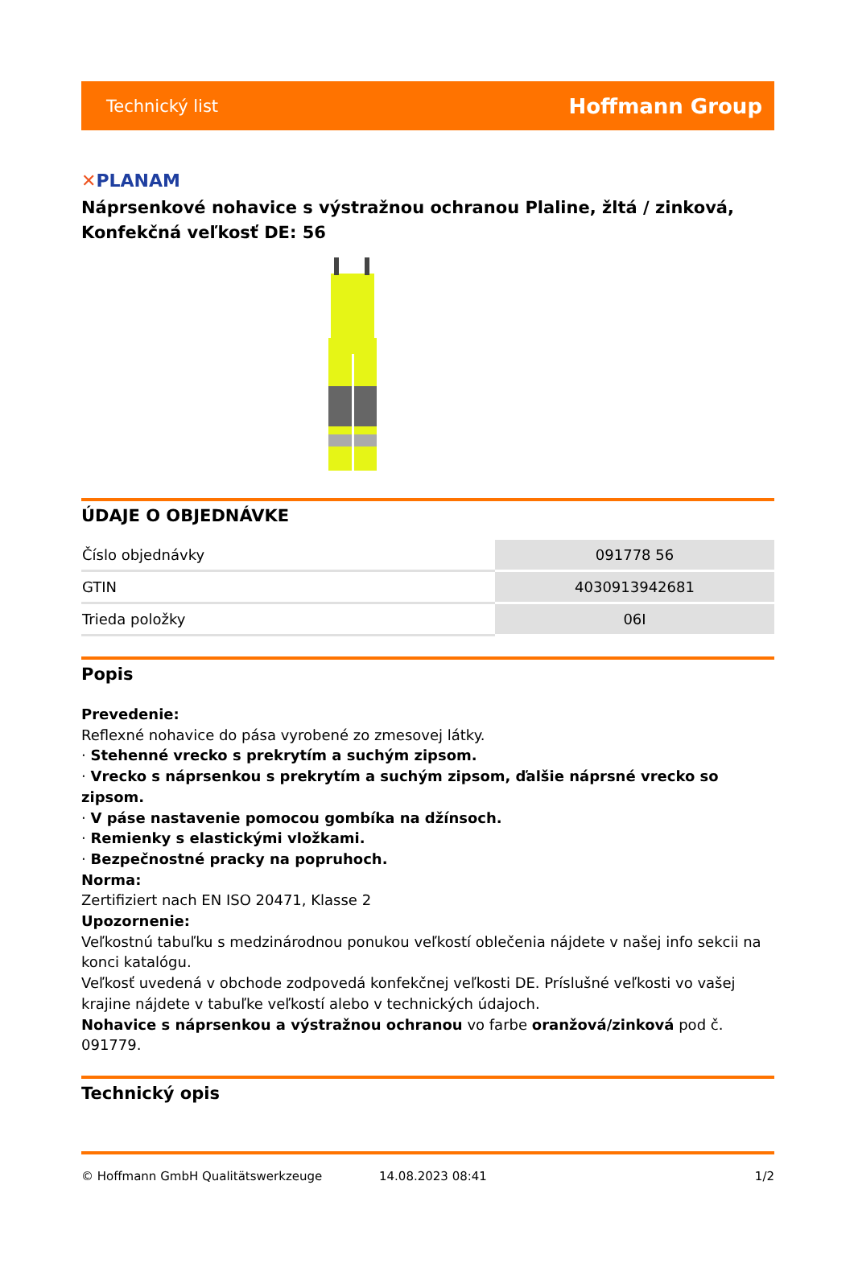Technický list
Hoffmann Group
✕PLANAM
Náprsenkové nohavice s výstražnou ochranou Plaline, žltá / zinková, Konfekčná veľkosť DE: 56
ÚDAJE O OBJEDNÁVKE
| Číslo objednávky | 091778 56 |
| GTIN | 4030913942681 |
| Trieda položky | 06I |
Popis
Prevedenie:
Reflexné nohavice do pása vyrobené zo zmesovej látky.
· Stehenné vrecko s prekrytím a suchým zipsom.
· Vrecko s náprsenkou s prekrytím a suchým zipsom, ďalšie náprsné vrecko so zipsom.
· V páse nastavenie pomocou gombíka na džínsoch.
· Remienky s elastickými vložkami.
· Bezpečnostné pracky na popruhoch.
Norma:
Zertifiziert nach EN ISO 20471, Klasse 2
Upozornenie:
Veľkostnú tabuľku s medzinárodnou ponukou veľkostí oblečenia nájdete v našej info sekcii na konci katalógu.
Veľkosť uvedená v obchode zodpovedá konfekčnej veľkosti DE. Príslušné veľkosti vo vašej krajine nájdete v tabuľke veľkostí alebo v technických údajoch.
Nohavice s náprsenkou a výstražnou ochranou vo farbe oranžová/zinková pod č. 091779.
Technický opis
© Hoffmann GmbH Qualitätswerkzeuge 14.08.2023 08:41 1/2